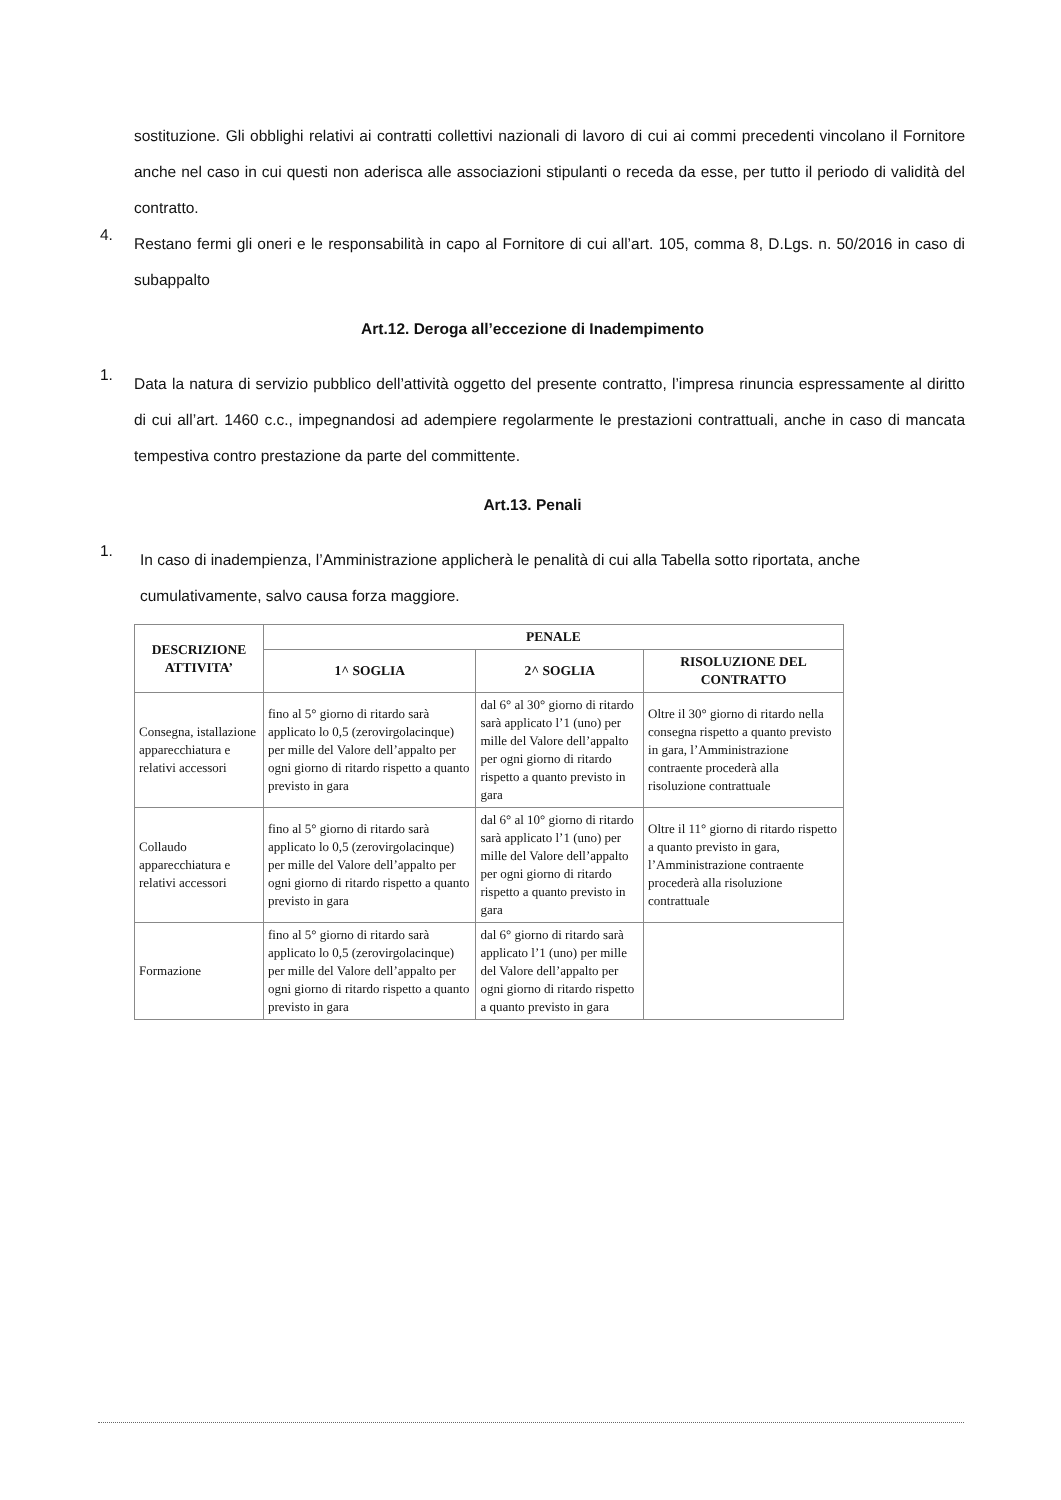sostituzione. Gli obblighi relativi ai contratti collettivi nazionali di lavoro di cui ai commi precedenti vincolano il Fornitore anche nel caso in cui questi non aderisca alle associazioni stipulanti o receda da esse, per tutto il periodo di validità del contratto.
4. Restano fermi gli oneri e le responsabilità in capo al Fornitore di cui all’art. 105, comma 8, D.Lgs. n. 50/2016 in caso di subappalto
Art.12. Deroga all’eccezione di Inadempimento
1. Data la natura di servizio pubblico dell’attività oggetto del presente contratto, l’impresa rinuncia espressamente al diritto di cui all’art. 1460 c.c., impegnandosi ad adempiere regolarmente le prestazioni contrattuali, anche in caso di mancata tempestiva contro prestazione da parte del committente.
Art.13. Penali
1. In caso di inadempienza, l’Amministrazione applicherà le penalità di cui alla Tabella sotto riportata, anche cumulativamente, salvo causa forza maggiore.
| DESCRIZIONE ATTIVITA’ | PENALE | | |
| --- | --- | --- | --- |
| | 1^ SOGLIA | 2^ SOGLIA | RISOLUZIONE DEL CONTRATTO |
| Consegna, istallazione apparecchiatura e relativi accessori | fino al 5° giorno di ritardo sarà applicato lo 0,5 (zerovirgolacinque) per mille del Valore dell’appalto per ogni giorno di ritardo rispetto a quanto previsto in gara | dal 6° al 30° giorno di ritardo sarà applicato l’1 (uno) per mille del Valore dell’appalto per ogni giorno di ritardo rispetto a quanto previsto in gara | Oltre il 30° giorno di ritardo nella consegna rispetto a quanto previsto in gara, l’Amministrazione contraente procederà alla risoluzione contrattuale |
| Collaudo apparecchiatura e relativi accessori | fino al 5° giorno di ritardo sarà applicato lo 0,5 (zerovirgolacinque) per mille del Valore dell’appalto per ogni giorno di ritardo rispetto a quanto previsto in gara | dal 6° al 10° giorno di ritardo sarà applicato l’1 (uno) per mille del Valore dell’appalto per ogni giorno di ritardo rispetto a quanto previsto in gara | Oltre il 11° giorno di ritardo rispetto a quanto previsto in gara, l’Amministrazione contraente procederà alla risoluzione contrattuale |
| Formazione | fino al 5° giorno di ritardo sarà applicato lo 0,5 (zerovirgolacinque) per mille del Valore dell’appalto per ogni giorno di ritardo rispetto a quanto previsto in gara | dal 6° giorno di ritardo sarà applicato l’1 (uno) per mille del Valore dell’appalto per ogni giorno di ritardo rispetto a quanto previsto in gara | |